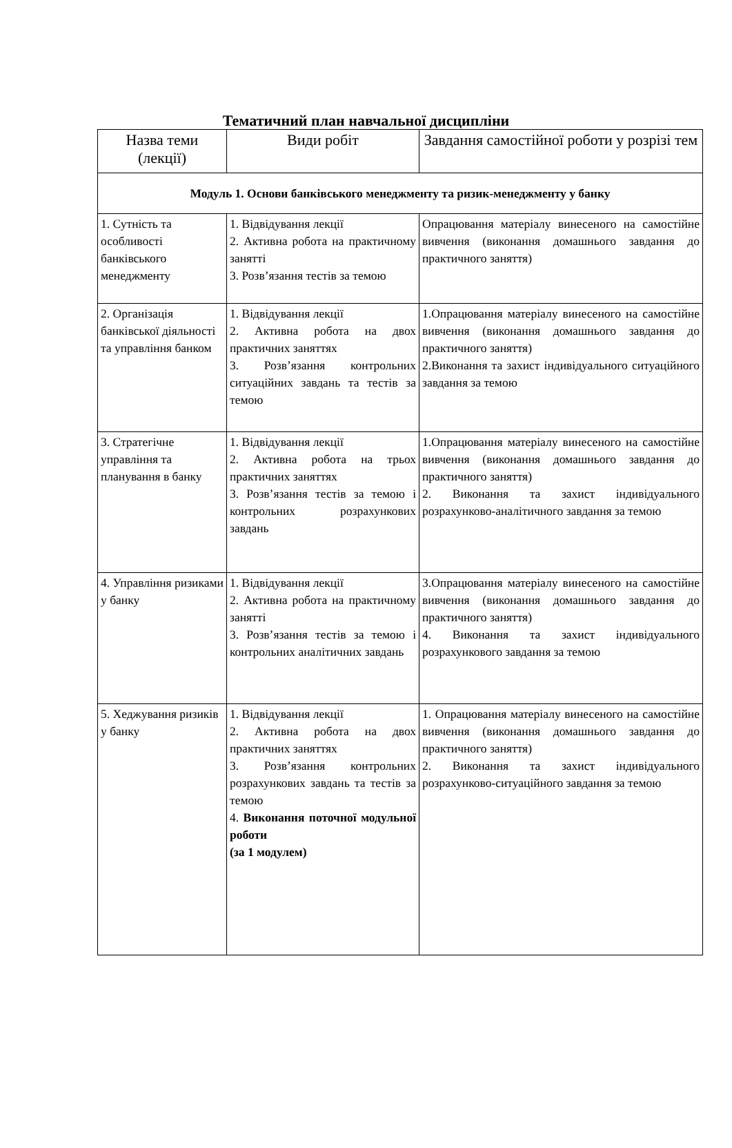Тематичний план навчальної дисципліни
| Назва теми (лекції) | Види робіт | Завдання самостійної роботи у розрізі тем |
| --- | --- | --- |
| Модуль 1. Основи банківського менеджменту та ризик-менеджменту у банку | | |
| 1. Сутність та особливості банківського менеджменту | 1. Відвідування лекції 2. Активна робота на практичному занятті 3. Розв’язання тестів за темою | Опрацювання матеріалу винесеного на самостійне вивчення (виконання домашнього завдання до практичного заняття) |
| 2. Організація банківської діяльності та управління банком | 1. Відвідування лекції 2. Активна робота на двох практичних заняттях 3. Розв’язання контрольних ситуаційних завдань та тестів за темою | 1.Опрацювання матеріалу винесеного на самостійне вивчення (виконання домашнього завдання до практичного заняття) 2.Виконання та захист індивідуального ситуаційного завдання за темою |
| 3. Стратегічне управління та планування в банку | 1. Відвідування лекції 2. Активна робота на трьох практичних заняттях 3. Розв’язання тестів за темою і контрольних розрахункових завдань | 1.Опрацювання матеріалу винесеного на самостійне вивчення (виконання домашнього завдання до практичного заняття) 2. Виконання та захист індивідуального розрахунково-аналітичного завдання за темою |
| 4. Управління ризиками у банку | 1. Відвідування лекції 2. Активна робота на практичному занятті 3. Розв’язання тестів за темою і контрольних аналітичних завдань | 3.Опрацювання матеріалу винесеного на самостійне вивчення (виконання домашнього завдання до практичного заняття) 4. Виконання та захист індивідуального розрахункового завдання за темою |
| 5. Хеджування ризиків у банку | 1. Відвідування лекції 2. Активна робота на двох практичних заняттях 3. Розв’язання контрольних розрахункових завдань та тестів за темою 4. Виконання поточної модульної роботи (за 1 модулем) | 1. Опрацювання матеріалу винесеного на самостійне вивчення (виконання домашнього завдання до практичного заняття) 2. Виконання та захист індивідуального розрахунково-ситуаційного завдання за темою |